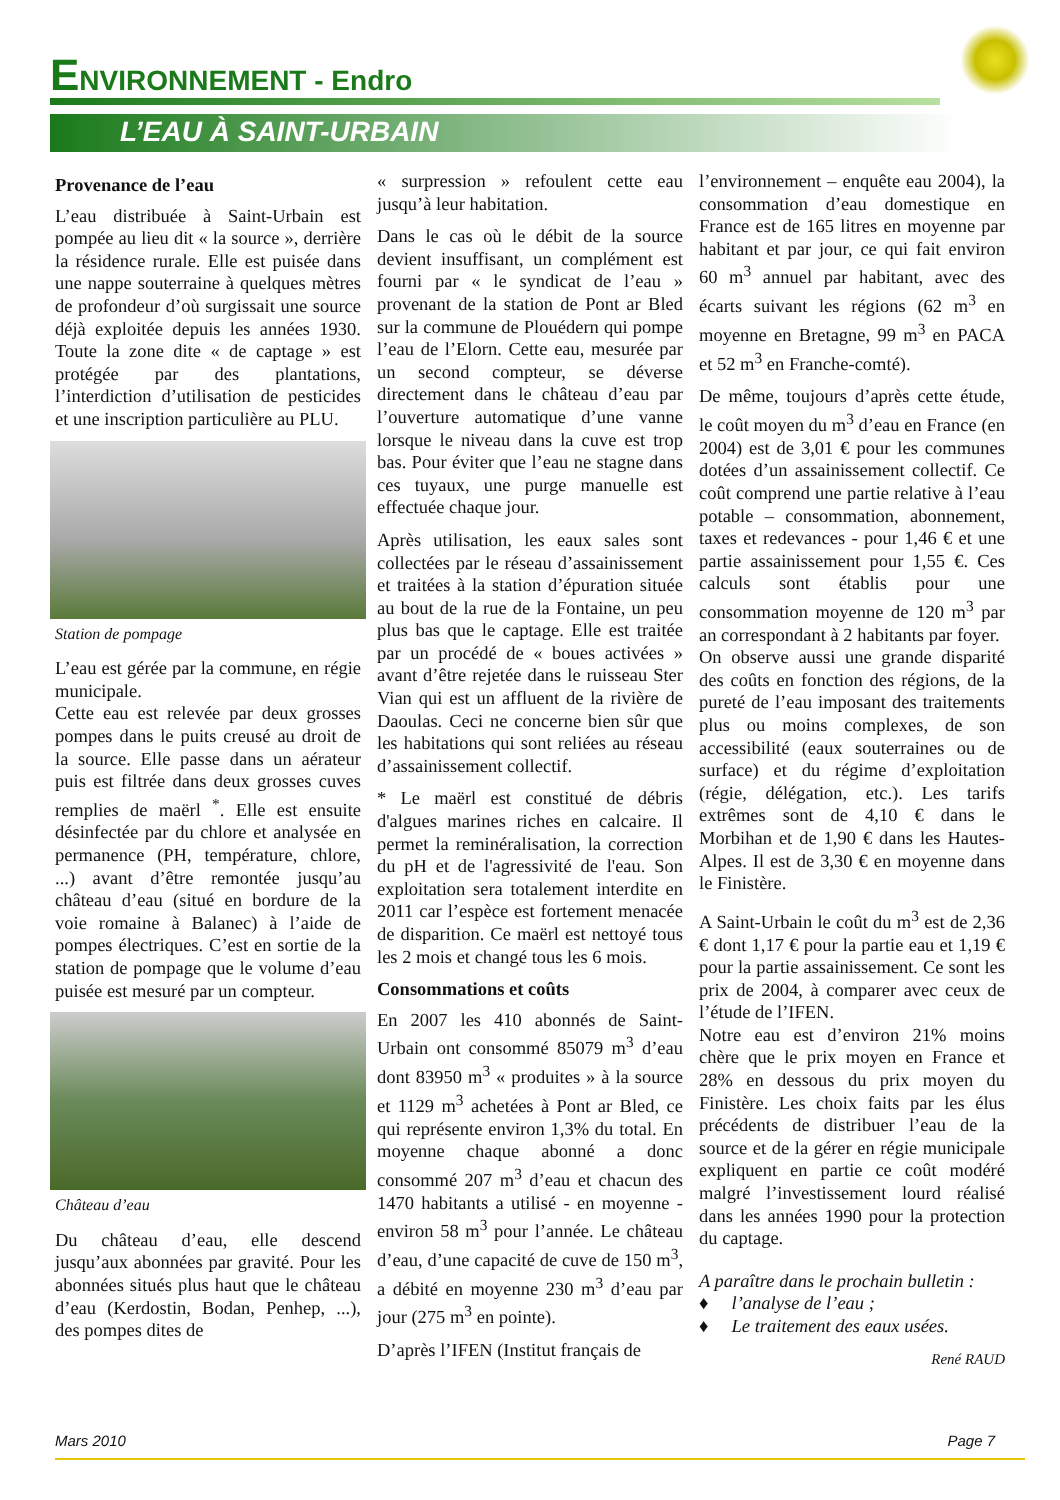ENVIRONNEMENT - Endro
L’EAU À SAINT-URBAIN
Provenance de l’eau
L’eau distribuée à Saint-Urbain est pompée au lieu dit « la source », derrière la résidence rurale. Elle est puisée dans une nappe souterraine à quelques mètres de profondeur d’où surgissait une source déjà exploitée depuis les années 1930. Toute la zone dite « de captage » est protégée par des plantations, l’interdiction d’utilisation de pesticides et une inscription particulière au PLU.
Station de pompage
L’eau est gérée par la commune, en régie municipale.
Cette eau est relevée par deux grosses pompes dans le puits creusé au droit de la source. Elle passe dans un aérateur puis est filtrée dans deux grosses cuves remplies de maërl <sup>*</sup>. Elle est ensuite désinfectée par du chlore et analysée en permanence (PH, température, chlore, ...) avant d’être remontée jusqu’au château d’eau (situé en bordure de la voie romaine à Balanec) à l’aide de pompes électriques. C’est en sortie de la station de pompage que le volume d’eau puisée est mesuré par un compteur.
Château d’eau
Du château d’eau, elle descend jusqu’aux abonnées par gravité. Pour les abonnées situés plus haut que le château d’eau (Kerdostin, Bodan, Penhep, ...), des pompes dites de
« surpression » refoulent cette eau jusqu’à leur habitation.
Dans le cas où le débit de la source devient insuffisant, un complément est fourni par « le syndicat de l’eau » provenant de la station de Pont ar Bled sur la commune de Plouédern qui pompe l’eau de l’Elorn. Cette eau, mesurée par un second compteur, se déverse directement dans le château d’eau par l’ouverture automatique d’une vanne lorsque le niveau dans la cuve est trop bas. Pour éviter que l’eau ne stagne dans ces tuyaux, une purge manuelle est effectuée chaque jour.
Après utilisation, les eaux sales sont collectées par le réseau d’assainissement et traitées à la station d’épuration située au bout de la rue de la Fontaine, un peu plus bas que le captage. Elle est traitée par un procédé de « boues activées » avant d’être rejetée dans le ruisseau Ster Vian qui est un affluent de la rivière de Daoulas. Ceci ne concerne bien sûr que les habitations qui sont reliées au réseau d’assainissement collectif.
* Le maërl est constitué de débris d'algues marines riches en calcaire. Il permet la reminéralisation, la correction du pH et de l'agressivité de l'eau. Son exploitation sera totalement interdite en 2011 car l’espèce est fortement menacée de disparition. Ce maërl est nettoyé tous les 2 mois et changé tous les 6 mois.
Consommations et coûts
En 2007 les 410 abonnés de Saint-Urbain ont consommé 85079 m<sup>3</sup> d’eau dont 83950 m<sup>3</sup> « produites » à la source et 1129 m<sup>3</sup> achetées à Pont ar Bled, ce qui représente environ 1,3% du total. En moyenne chaque abonné a donc consommé 207 m<sup>3</sup> d’eau et chacun des 1470 habitants a utilisé - en moyenne - environ 58 m<sup>3</sup> pour l’année. Le château d’eau, d’une capacité de cuve de 150 m<sup>3</sup>, a débité en moyenne 230 m<sup>3</sup> d’eau par jour (275 m<sup>3</sup> en pointe).
D’après l’IFEN (Institut français de
l’environnement – enquête eau 2004), la consommation d’eau domestique en France est de 165 litres en moyenne par habitant et par jour, ce qui fait environ 60 m<sup>3</sup> annuel par habitant, avec des écarts suivant les régions (62 m<sup>3</sup> en moyenne en Bretagne, 99 m<sup>3</sup> en PACA et 52 m<sup>3</sup> en Franche-comté).
De même, toujours d’après cette étude, le coût moyen du m<sup>3</sup> d’eau en France (en 2004) est de 3,01 € pour les communes dotées d’un assainissement collectif. Ce coût comprend une partie relative à l’eau potable – consommation, abonnement, taxes et redevances - pour 1,46 € et une partie assainissement pour 1,55 €. Ces calculs sont établis pour une consommation moyenne de 120 m<sup>3</sup> par an correspondant à 2 habitants par foyer.
On observe aussi une grande disparité des coûts en fonction des régions, de la pureté de l’eau imposant des traitements plus ou moins complexes, de son accessibilité (eaux souterraines ou de surface) et du régime d’exploitation (régie, délégation, etc.). Les tarifs extrêmes sont de 4,10 € dans le Morbihan et de 1,90 € dans les Hautes-Alpes. Il est de 3,30 € en moyenne dans le Finistère.
A Saint-Urbain le coût du m<sup>3</sup> est de 2,36 € dont 1,17 € pour la partie eau et 1,19 € pour la partie assainissement. Ce sont les prix de 2004, à comparer avec ceux de l’étude de l’IFEN.
Notre eau est d’environ 21% moins chère que le prix moyen en France et 28% en dessous du prix moyen du Finistère. Les choix faits par les élus précédents de distribuer l’eau de la source et de la gérer en régie municipale expliquent en partie ce coût modéré malgré l’investissement lourd réalisé dans les années 1990 pour la protection du captage.
A paraître dans le prochain bulletin :
♦ l’analyse de l’eau ;
♦ Le traitement des eaux usées.
René RAUD
Mars 2010 Page 7